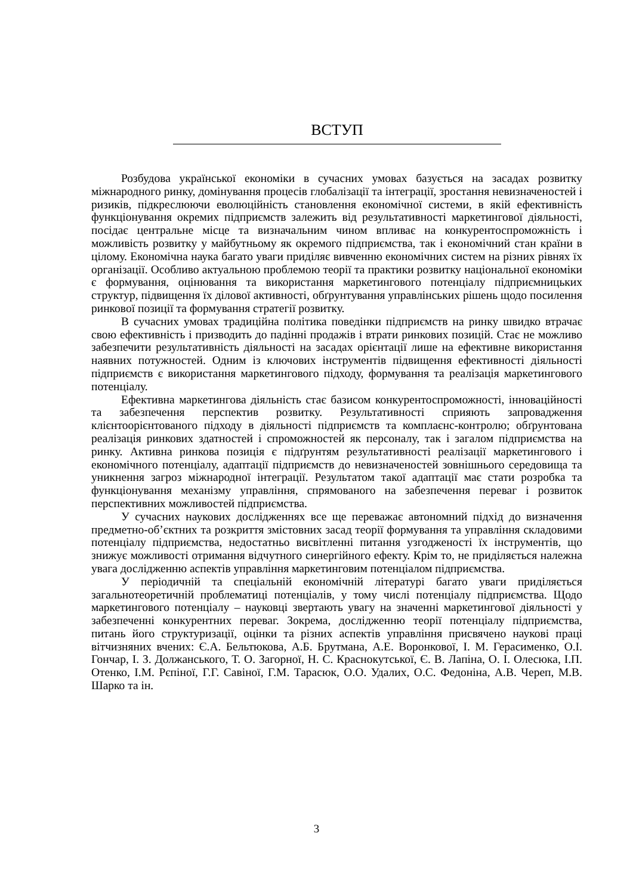ВСТУП
Розбудова української економіки в сучасних умовах базується на засадах розвитку міжнародного ринку, домінування процесів глобалізації та інтеграції, зростання невизначеностей і ризиків, підкреслюючи еволюційність становлення економічної системи, в якій ефективність функціонування окремих підприємств залежить від результативності маркетингової діяльності, посідає центральне місце та визначальним чином впливає на конкурентоспроможність і можливість розвитку у майбутньому як окремого підприємства, так і економічний стан країни в цілому. Економічна наука багато уваги приділяє вивченню економічних систем на різних рівнях їх організації. Особливо актуальною проблемою теорії та практики розвитку національної економіки є формування, оцінювання та використання маркетингового потенціалу підприємницьких структур, підвищення їх ділової активності, обґрунтування управлінських рішень щодо посилення ринкової позиції та формування стратегії розвитку.
В сучасних умовах традиційна політика поведінки підприємств на ринку швидко втрачає свою ефективність і призводить до падінні продажів і втрати ринкових позицій. Стає не можливо забезпечити результативність діяльності на засадах орієнтації лише на ефективне використання наявних потужностей. Одним із ключових інструментів підвищення ефективності діяльності підприємств є використання маркетингового підходу, формування та реалізація маркетингового потенціалу.
Ефективна маркетингова діяльність стає базисом конкурентоспроможності, інноваційності та забезпечення перспектив розвитку. Результативності сприяють запровадження клієнтоорієнтованого підходу в діяльності підприємств та комплаєнс-контролю; обґрунтована реалізація ринкових здатностей і спроможностей як персоналу, так і загалом підприємства на ринку. Активна ринкова позиція є підґрунтям результативності реалізації маркетингового і економічного потенціалу, адаптації підприємств до невизначеностей зовнішнього середовища та уникнення загроз міжнародної інтеграції. Результатом такої адаптації має стати розробка та функціонування механізму управління, спрямованого на забезпечення переваг і розвиток перспективних можливостей підприємства.
У сучасних наукових дослідженнях все ще переважає автономний підхід до визначення предметно-об’єктних та розкриття змістовних засад теорії формування та управління складовими потенціалу підприємства, недостатньо висвітленні питання узгодженості їх інструментів, що знижує можливості отримання відчутного синергійного ефекту. Крім то, не приділяється належна увага дослідженню аспектів управління маркетинговим потенціалом підприємства.
У періодичній та спеціальній економічній літературі багато уваги приділяється загальнотеоретичній проблематиці потенціалів, у тому числі потенціалу підприємства. Щодо маркетингового потенціалу – науковці звертають увагу на значенні маркетингової діяльності у забезпеченні конкурентних переваг. Зокрема, дослідженню теорії потенціалу підприємства, питань його структуризації, оцінки та різних аспектів управління присвячено наукові праці вітчизняних вчених: Є.А. Бельтюкова, А.Б. Брутмана, А.Е. Воронкової, І. М. Герасименко, О.І. Гончар, І. З. Должанського, Т. О. Загорної, Н. С. Краснокутської, Є. В. Лапіна, О. І. Олесюка, І.П. Отенко, І.М. Рєпіної, Г.Г. Савіної, Г.М. Тарасюк, О.О. Удалих, О.С. Федоніна, А.В. Череп, М.В. Шарко та ін.
3